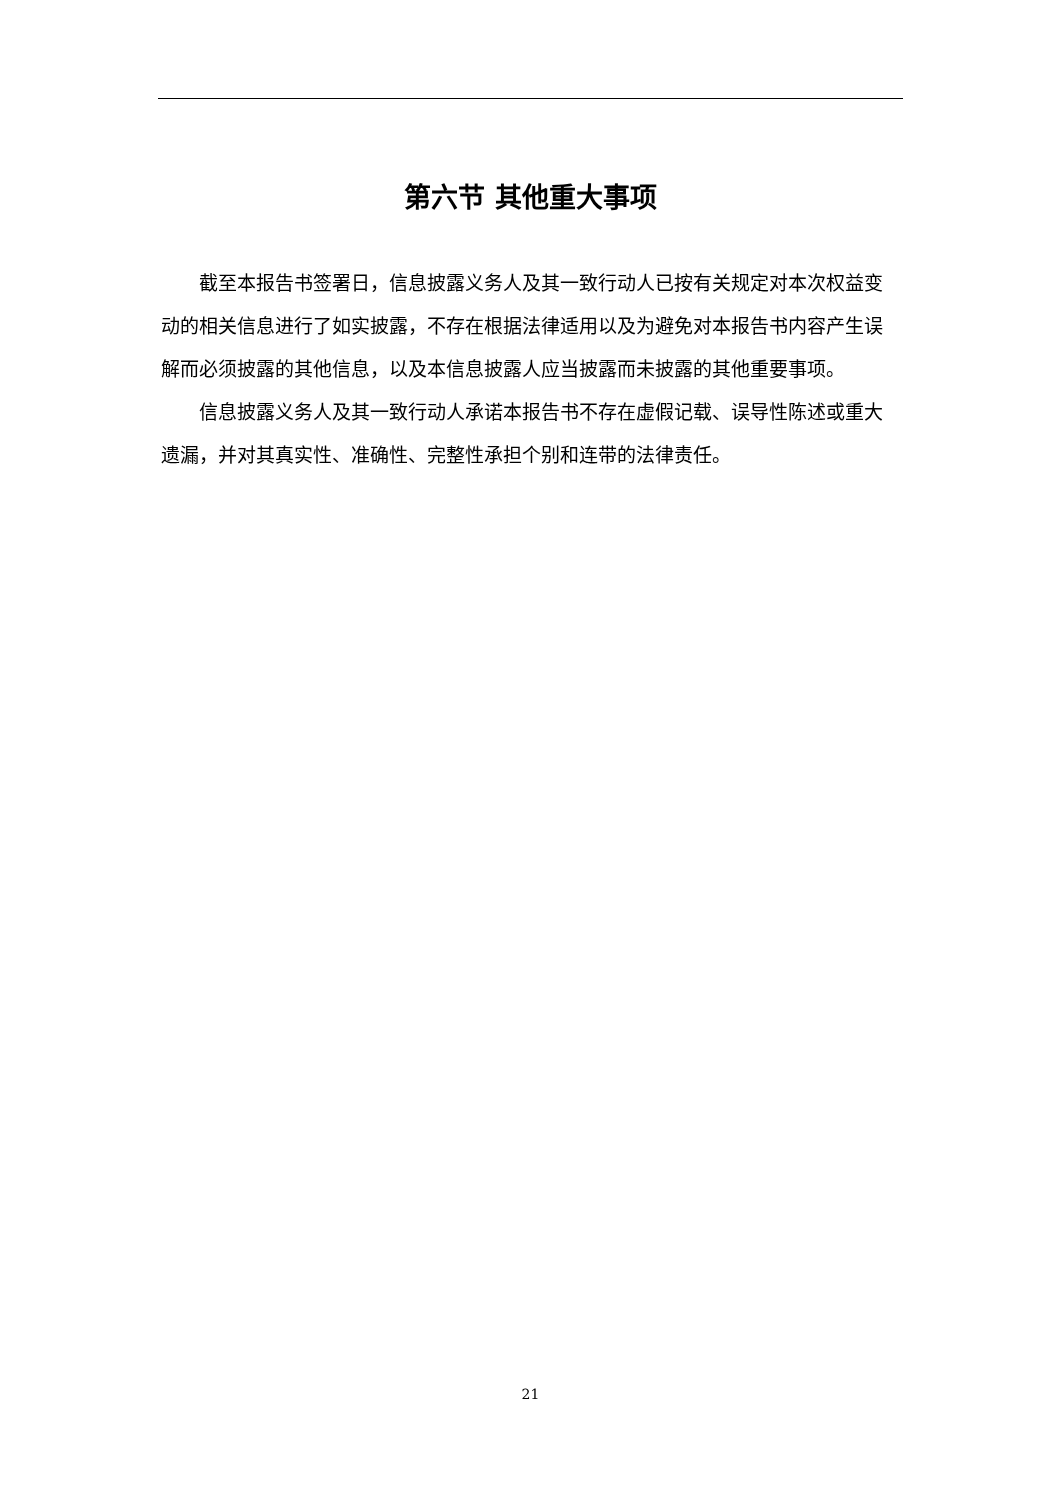第六节 其他重大事项
截至本报告书签署日，信息披露义务人及其一致行动人已按有关规定对本次权益变动的相关信息进行了如实披露，不存在根据法律适用以及为避免对本报告书内容产生误解而必须披露的其他信息，以及本信息披露人应当披露而未披露的其他重要事项。
信息披露义务人及其一致行动人承诺本报告书不存在虚假记载、误导性陈述或重大遗漏，并对其真实性、准确性、完整性承担个别和连带的法律责任。
21